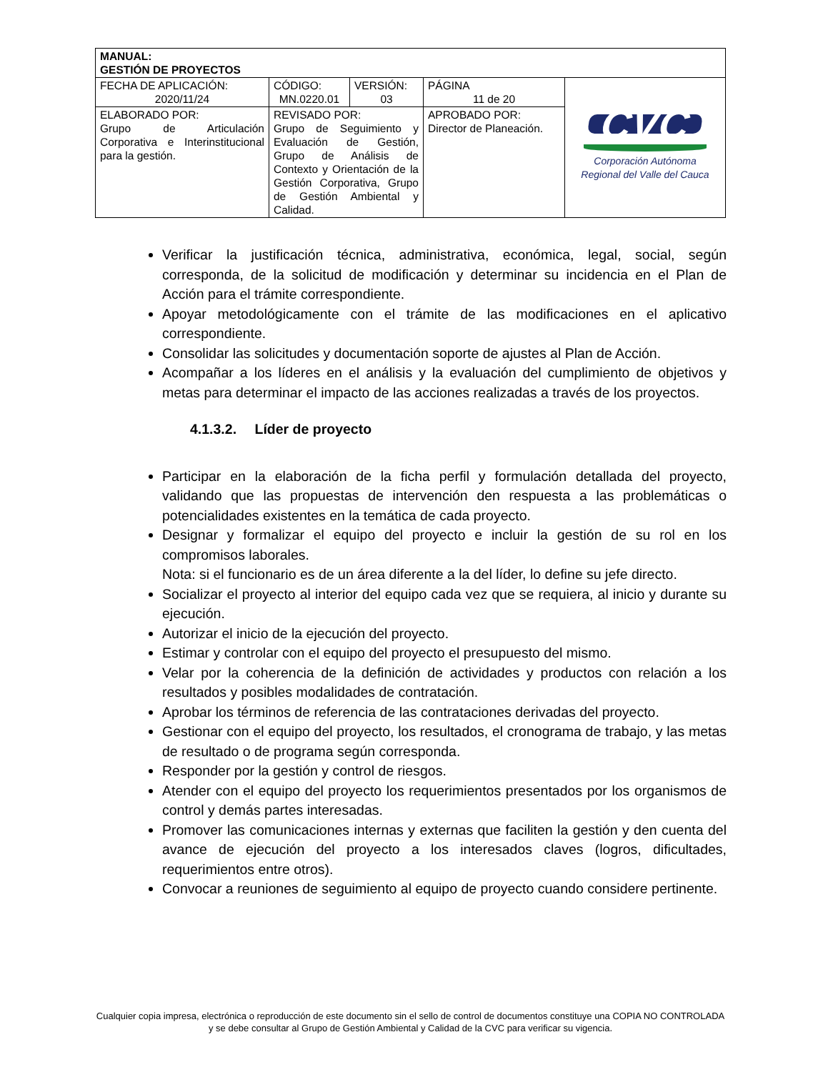| MANUAL: GESTIÓN DE PROYECTOS | | | | |
| FECHA DE APLICACIÓN: 2020/11/24 | CÓDIGO: MN.0220.01 | VERSIÓN: 03 | PÁGINA 11 de 20 | CVC Corporación Autónoma Regional del Valle del Cauca |
| ELABORADO POR: Grupo de Articulación Corporativa e Interinstitucional para la gestión. | REVISADO POR: Grupo de Seguimiento y Evaluación de Gestión, Grupo de Análisis de Contexto y Orientación de la Gestión Corporativa, Grupo de Gestión Ambiental y Calidad. | | APROBADO POR: Director de Planeación. | |
Verificar la justificación técnica, administrativa, económica, legal, social, según corresponda, de la solicitud de modificación y determinar su incidencia en el Plan de Acción para el trámite correspondiente.
Apoyar metodológicamente con el trámite de las modificaciones en el aplicativo correspondiente.
Consolidar las solicitudes y documentación soporte de ajustes al Plan de Acción.
Acompañar a los líderes en el análisis y la evaluación del cumplimiento de objetivos y metas para determinar el impacto de las acciones realizadas a través de los proyectos.
4.1.3.2. Líder de proyecto
Participar en la elaboración de la ficha perfil y formulación detallada del proyecto, validando que las propuestas de intervención den respuesta a las problemáticas o potencialidades existentes en la temática de cada proyecto.
Designar y formalizar el equipo del proyecto e incluir la gestión de su rol en los compromisos laborales.
Nota: si el funcionario es de un área diferente a la del líder, lo define su jefe directo.
Socializar el proyecto al interior del equipo cada vez que se requiera, al inicio y durante su ejecución.
Autorizar el inicio de la ejecución del proyecto.
Estimar y controlar con el equipo del proyecto el presupuesto del mismo.
Velar por la coherencia de la definición de actividades y productos con relación a los resultados y posibles modalidades de contratación.
Aprobar los términos de referencia de las contrataciones derivadas del proyecto.
Gestionar con el equipo del proyecto, los resultados, el cronograma de trabajo, y las metas de resultado o de programa según corresponda.
Responder por la gestión y control de riesgos.
Atender con el equipo del proyecto los requerimientos presentados por los organismos de control y demás partes interesadas.
Promover las comunicaciones internas y externas que faciliten la gestión y den cuenta del avance de ejecución del proyecto a los interesados claves (logros, dificultades, requerimientos entre otros).
Convocar a reuniones de seguimiento al equipo de proyecto cuando considere pertinente.
Cualquier copia impresa, electrónica o reproducción de este documento sin el sello de control de documentos constituye una COPIA NO CONTROLADA y se debe consultar al Grupo de Gestión Ambiental y Calidad de la CVC para verificar su vigencia.